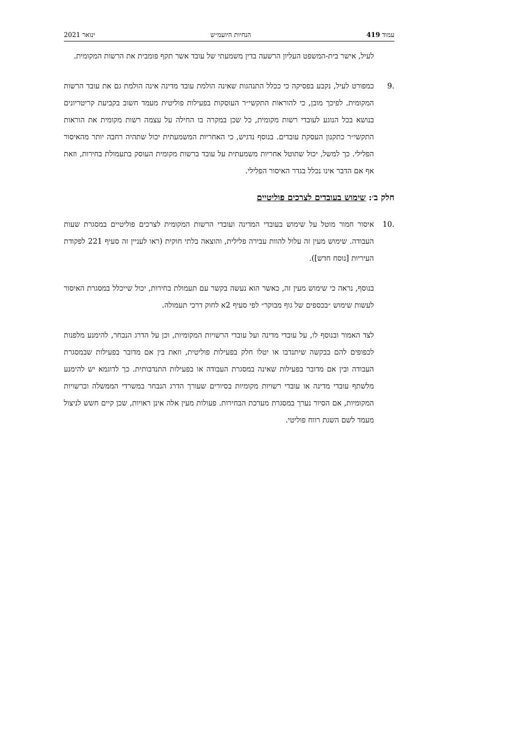עמוד 419 הנחיות היועמ״ש ינואר 2021
לעיל, אישר בית-המשפט העליון הרשעה בדין משמעתי של עובד אשר תקף פומבית את הרשות המקומית.
.9 כמפורט לעיל, נקבע בפסיקה כי ככלל התנהגות שאינה הולמת עובד מדינה אינה הולמת גם את עובד הרשות המקומית. לפיכך מובן, כי להוראות התקשי״ר העוסקות בפעילות פוליטית מעמד חשוב בקביעת קריטריונים בנושא בכל הנוגע לעובדי רשות מקומית, כל שכן במקרה בו החילה על עצמה רשות מקומית את הוראות התקשי״ר כתקנון העסקת עובדים. בנוסף נדגיש, כי האחריות המשמעתית יכול שתהיה רחבה יותר מהאיסור הפלילי. כך למשל, יכול שתוטל אחריות משמעתית על עובד ברשות מקומית העוסק בתעמולת בחירות, וזאת אף אם הדבר אינו נכלל בגדר האיסור הפלילי.
חלק ב׳: שימוש בעובדים לצרכים פוליטיים
.10 איסור חמור מוטל על שימוש בעובדי המדינה ועובדי הרשות המקומית לצרכים פוליטיים במסגרת שעות העבודה. שימוש מעין זה עלול להוות עבירה פלילית, והוצאה בלתי חוקית (ראו לעניין זה סעיף 221 לפקודת העיריות [נוסח חדש]).
בנוסף, נראה כי שימוש מעין זה, כאשר הוא נעשה בקשר עם תעמולת בחירות, יכול שייכלל במסגרת האיסור לעשות שימוש ״בכספים של גוף מבוקר״ לפי סעיף 2א לחוק דרכי תעמולה.
לצד האמור ובנוסף לו, על עובדי מדינה ועל עובדי הרשויות המקומיות, וכן על הדרג הנבחר, להימנע מלפנות לכפופים להם בבקשה שיתנדבו או יטלו חלק בפעילות פוליטית, וזאת בין אם מדובר בפעילות שבמסגרת העבודה ובין אם מדובר בפעילות שאינה במסגרת העבודה או בפעילות התנדבותית. כך לדוגמא יש להימנע מלשתף עובדי מדינה או עובדי רשויות מקומיות בסיורים שעורך הדרג הנבחר במשרדי הממשלה וברשויות המקומיות, אם הסיור נערך במסגרת מערכת הבחירות. פעולות מעין אלה אינן ראויות, שכן קיים חשש לניצול מעמד לשם השגת רווח פוליטי.